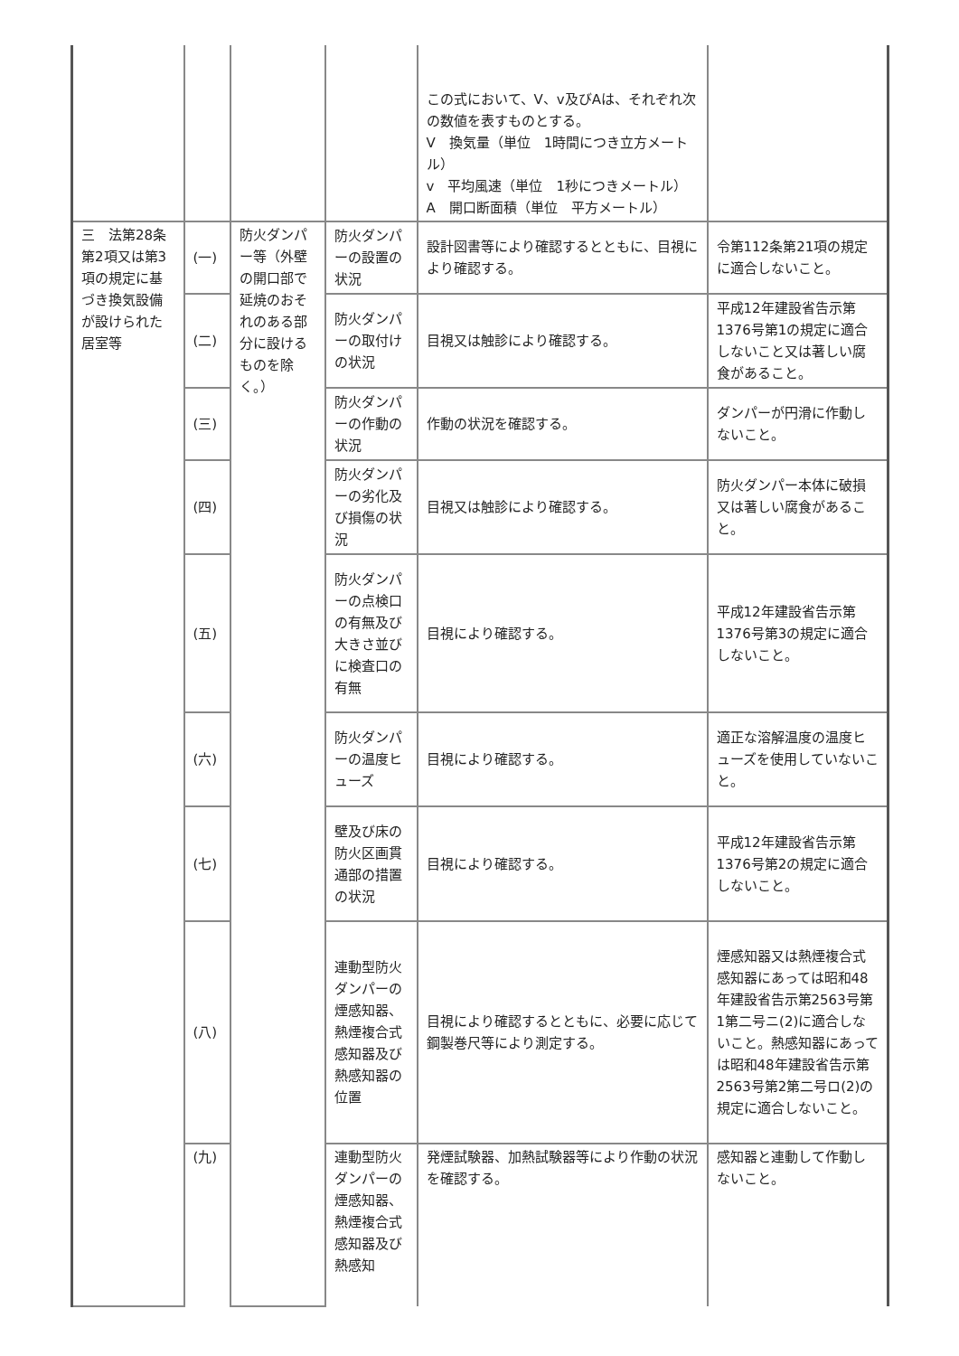| | | | | この式において、V、v及びAは、それぞれ次の数値を表すものとする。 V 換気量（単位 1時間につき立方メートル） v 平均風速（単位 1秒につきメートル） A 開口断面積（単位 平方メートル） | |
| 三 法第28条第2項又は第3項の規定に基づき換気設備が設けられた居室等 | (一) | 防火ダンパー等（外壁の開口部で延焼のおそれのある部分に設けるものを除く。） | 防火ダンパーの設置の状況 | 設計図書等により確認するとともに、目視により確認する。 | 令第112条第21項の規定に適合しないこと。 |
| | (二) | | 防火ダンパーの取付けの状況 | 目視又は触診により確認する。 | 平成12年建設省告示第1376号第1の規定に適合しないこと又は著しい腐食があること。 |
| | (三) | | 防火ダンパーの作動の状況 | 作動の状況を確認する。 | ダンパーが円滑に作動しないこと。 |
| | (四) | | 防火ダンパーの劣化及び損傷の状況 | 目視又は触診により確認する。 | 防火ダンパー本体に破損又は著しい腐食があること。 |
| | (五) | | 防火ダンパーの点検口の有無及び大きさ並びに検査口の有無 | 目視により確認する。 | 平成12年建設省告示第1376号第3の規定に適合しないこと。 |
| | (六) | | 防火ダンパーの温度ヒューズ | 目視により確認する。 | 適正な溶解温度の温度ヒューズを使用していないこと。 |
| | (七) | | 壁及び床の防火区画貫通部の措置の状況 | 目視により確認する。 | 平成12年建設省告示第1376号第2の規定に適合しないこと。 |
| | (八) | | 連動型防火ダンパーの煙感知器、熱煙複合式感知器及び熱感知器の位置 | 目視により確認するとともに、必要に応じて鋼製巻尺等により測定する。 | 煙感知器又は熱煙複合式感知器にあっては昭和48年建設省告示第2563号第1第二号ニ(2)に適合しないこと。熱感知器にあっては昭和48年建設省告示第2563号第2第二号ロ(2)の規定に適合しないこと。 |
| | (九) | | 連動型防火ダンパーの煙感知器、熱煙複合式感知器及び熱感知 | 発煙試験器、加熱試験器等により作動の状況を確認する。 | 感知器と連動して作動しないこと。 |